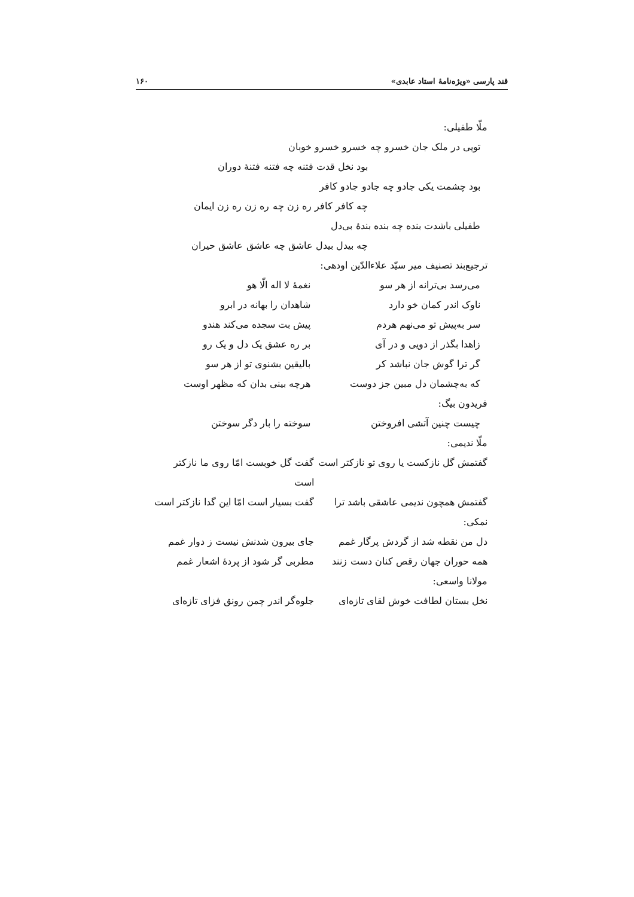قند پارسی «ویژه‌نامهٔ استاد عابدی» ۱۶۰
ملّا طفیلی:
تویی در ملک جان خسرو چه خسرو خسرو خوبان
بود نخل قدت فتنه چه فتنه فتنهٔ دوران
بود چشمت یکی جادو چه جادو جادو کافر
چه کافر کافر ره زن چه ره زن ره زن ایمان
طفیلی باشدت بنده چه بنده بندهٔ بی‌دل
چه بیدل بیدل عاشق چه عاشق عاشق حیران
ترجیع‌بند تصنیف میر سیّد علاءالدّین اودهی:
می‌رسد بی‌ترانه از هر سو نغمهٔ لا اله الّا هو
ناوک اندر کمان خو دارد شاهدان را بهانه در ابرو
سر به‌پیش تو می‌نهم هردم پیش بت سجده می‌کند هندو
زاهدا بگذر از دویی و در آی بر ره عشق یک دل و یک رو
گر ترا گوش جان نباشد کر بالیقین بشنوی تو از هر سو
که به‌چشمان دل مبین جز دوست هرچه بینی بدان که مظهر اوست
فریدون بیگ:
چیست چنین آتشی افروختن سوخته را بار دگر سوختن
ملّا ندیمی:
گفتمش گل نازکست یا روی تو نازکتر است گفت گل خوبست امّا روی ما نازکتر است
گفتمش همچون ندیمی عاشقی باشد ترا گفت بسیار است امّا این گدا نازکتر است
نمکی:
دل من نقطه شد از گردش پرگار غمم جای بیرون شدنش نیست ز دوار غمم
همه حوران جهان رقص کنان دست زنند مطربی گر شود از پردهٔ اشعار غمم
مولانا واسعی:
نخل بستان لطافت خوش لقای تازه‌ای جلوه‌گر اندر چمن رونق فزای تازه‌ای